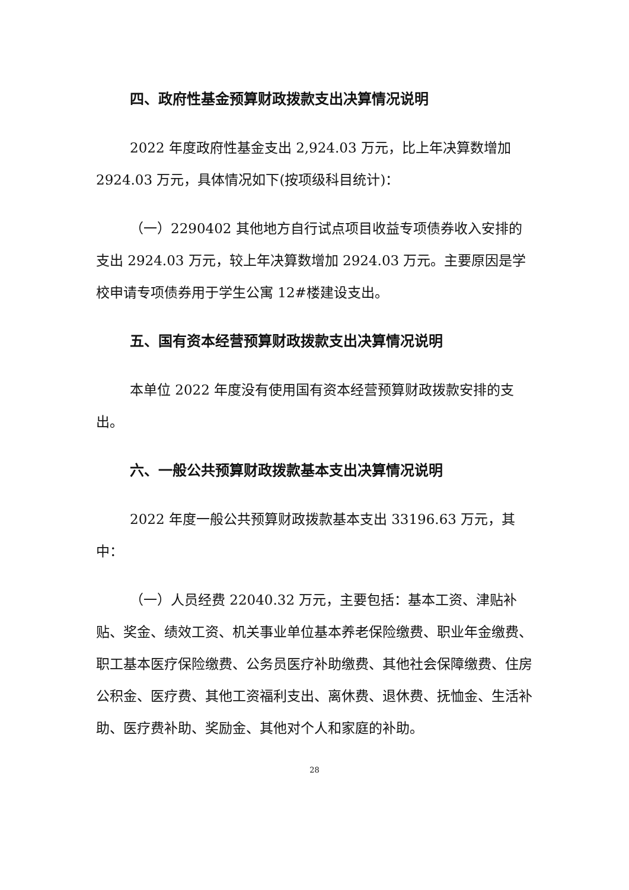四、政府性基金预算财政拨款支出决算情况说明
2022 年度政府性基金支出 2,924.03 万元，比上年决算数增加 2924.03 万元，具体情况如下(按项级科目统计)：
（一）2290402 其他地方自行试点项目收益专项债券收入安排的支出 2924.03 万元，较上年决算数增加 2924.03 万元。主要原因是学校申请专项债券用于学生公寓 12#楼建设支出。
五、国有资本经营预算财政拨款支出决算情况说明
本单位 2022 年度没有使用国有资本经营预算财政拨款安排的支出。
六、一般公共预算财政拨款基本支出决算情况说明
2022 年度一般公共预算财政拨款基本支出 33196.63 万元，其中：
（一）人员经费 22040.32 万元，主要包括：基本工资、津贴补贴、奖金、绩效工资、机关事业单位基本养老保险缴费、职业年金缴费、职工基本医疗保险缴费、公务员医疗补助缴费、其他社会保障缴费、住房公积金、医疗费、其他工资福利支出、离休费、退休费、抚恤金、生活补助、医疗费补助、奖励金、其他对个人和家庭的补助。
28